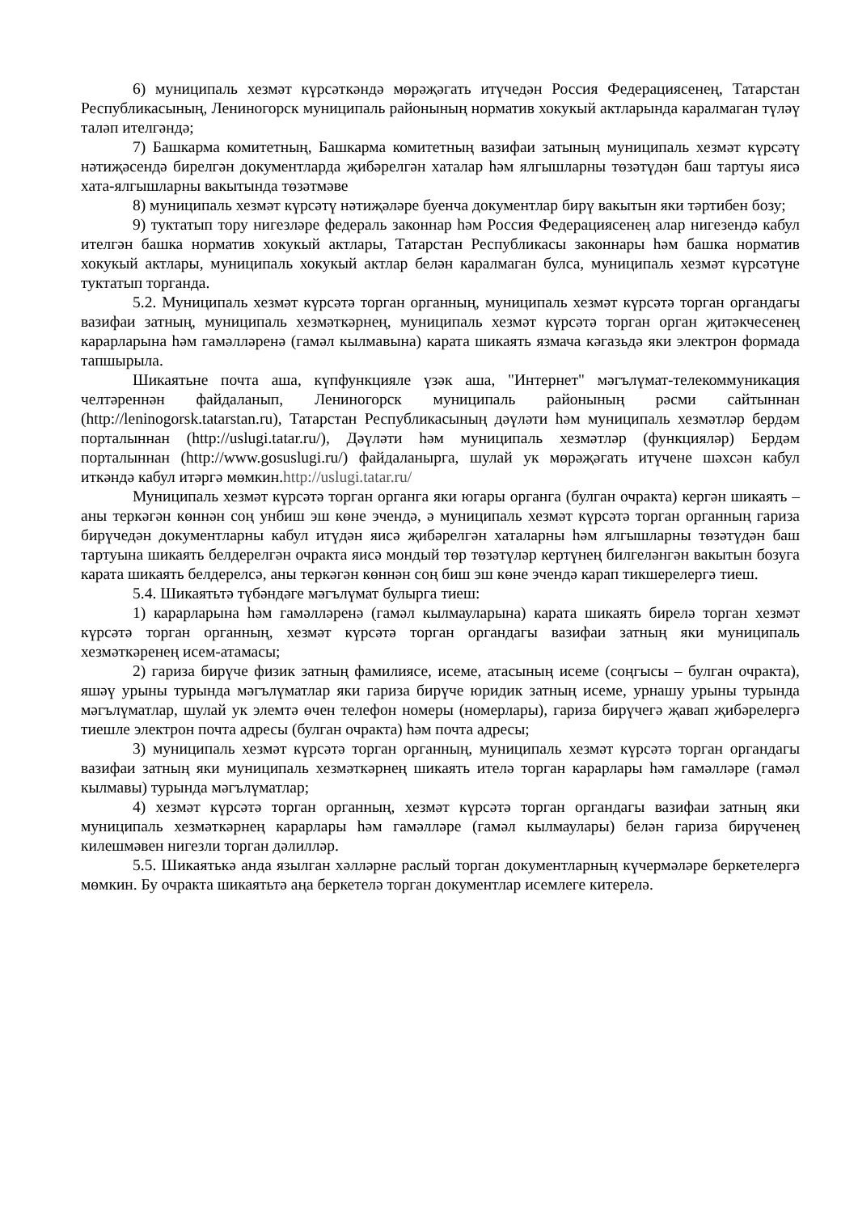6) муниципаль хезмәт күрсәткәндә мөрәҗәгать итүчедән Россия Федерациясенең, Татарстан Республикасының, Лениногорск муниципаль районының норматив хокукый актларында каралмаган түләү таләп ителгәндә;
7) Башкарма комитетның, Башкарма комитетның вазифаи затының муниципаль хезмәт күрсәтү нәтиҗәсендә бирелгән документларда җибәрелгән хаталар һәм ялгышларны төзәтүдән баш тартуы яисә хата-ялгышларны вакытында төзәтмәве
8) муниципаль хезмәт күрсәтү нәтиҗәләре буенча документлар бирү вакытын яки тәртибен бозу;
9) туктатып тору нигезләре федераль законнар һәм Россия Федерациясенең алар нигезендә кабул ителгән башка норматив хокукый актлары, Татарстан Республикасы законнары һәм башка норматив хокукый актлары, муниципаль хокукый актлар белән каралмаган булса, муниципаль хезмәт күрсәтүне туктатып торганда.
5.2. Муниципаль хезмәт күрсәтә торган органның, муниципаль хезмәт күрсәтә торган органдагы вазифаи затның, муниципаль хезмәткәрнең, муниципаль хезмәт күрсәтә торган орган җитәкчесенең карарларына һәм гамәлләренә (гамәл кылмавына) карата шикаять язмача кәгазьдә яки электрон формада тапшырыла.
Шикаятьне почта аша, күпфункцияле үзәк аша, "Интернет" мәгълүмат-телекоммуникация челтәреннән файдаланып, Лениногорск муниципаль районының рәсми сайтыннан (http://leninogorsk.tatarstan.ru), Татарстан Республикасының дәүләти һәм муниципаль хезмәтләр бердәм порталыннан (http://uslugi.tatar.ru/), Дәүләти һәм муниципаль хезмәтләр (функцияләр) Бердәм порталыннан (http://www.gosuslugi.ru/) файдаланырга, шулай ук мөрәҗәгать итүчене шәхсән кабул иткәндә кабул итәргә мөмкин.http://uslugi.tatar.ru/
Муниципаль хезмәт күрсәтә торган органга яки югары органга (булган очракта) кергән шикаять – аны теркәгән көннән соң унбиш эш көне эчендә, ә муниципаль хезмәт күрсәтә торган органның гариза бирүчедән документларны кабул итүдән яисә җибәрелгән хаталарны һәм ялгышларны төзәтүдән баш тартуына шикаять белдерелгән очракта яисә мондый төр төзәтүләр кертүнең билгеләнгән вакытын бозуга карата шикаять белдерелсә, аны теркәгән көннән соң биш эш көне эчендә карап тикшерелергә тиеш.
5.4. Шикаятьтә түбәндәге мәгълүмат булырга тиеш:
1) карарларына һәм гамәлләренә (гамәл кылмауларына) карата шикаять бирелә торган хезмәт күрсәтә торган органның, хезмәт күрсәтә торган органдагы вазифаи затның яки муниципаль хезмәткәренең исем-атамасы;
2) гариза бирүче физик затның фамилиясе, исеме, атасының исеме (соңгысы – булган очракта), яшәү урыны турында мәгълүматлар яки гариза бирүче юридик затның исеме, урнашу урыны турында мәгълүматлар, шулай ук элемтә өчен телефон номеры (номерлары), гариза бирүчегә җавап җибәрелергә тиешле электрон почта адресы (булган очракта) һәм почта адресы;
3) муниципаль хезмәт күрсәтә торган органның, муниципаль хезмәт күрсәтә торган органдагы вазифаи затның яки муниципаль хезмәткәрнең шикаять ителә торган карарлары һәм гамәлләре (гамәл кылмавы) турында мәгълүматлар;
4) хезмәт күрсәтә торган органның, хезмәт күрсәтә торган органдагы вазифаи затның яки муниципаль хезмәткәрнең карарлары һәм гамәлләре (гамәл кылмаулары) белән гариза бирүченең килешмәвен нигезли торган дәлилләр.
5.5. Шикаятькә анда язылган хәлләрне раслый торган документларның күчермәләре беркетелергә мөмкин. Бу очракта шикаятьтә аңа беркетелә торган документлар исемлеге китерелә.